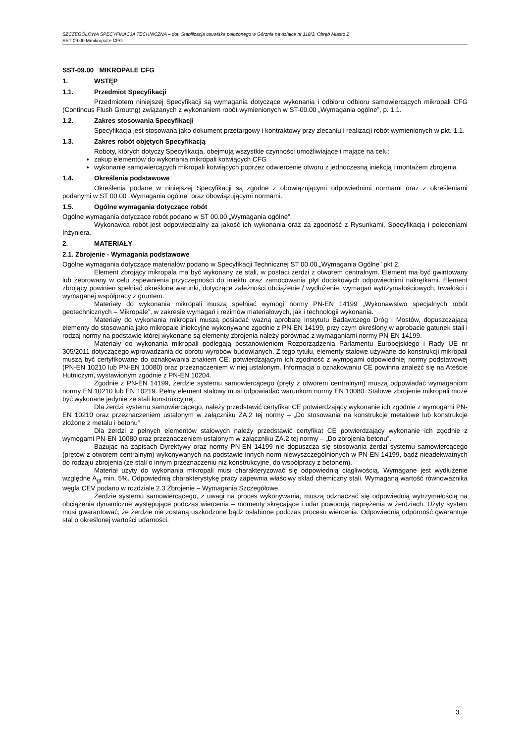SZCZEGÓŁOWA SPECYFIKACJA TECHNICZNA – dot. Stabilizacja osuwiska położonego w Górznie na działce nr 118/3, Obręb Miasto 2
SST 09.00 Mmikropal;e CFG
SST-09.00 MIKROPALE CFG
1. WSTĘP
1.1. Przedmiot Specyfikacji
Przedmiotem niniejszej Specyfikacji są wymagania dotyczące wykonania i odbioru odbioru samowiercących mikropali CFG (Continous Flush Groutng) związanych z wykonaniem robót wymienionych w ST-00.00 „Wymagania ogólne”, p. 1.1.
1.2. Zakres stosowania Specyfikacji
Specyfikacja jest stosowana jako dokument przetargowy i kontraktowy przy zlecaniu i realizacji robót wymienionych w pkt. 1.1.
1.3. Zakres robót objętych Specyfikacją
Roboty, których dotyczy Specyfikacja, obejmują wszystkie czynności umożliwiające i mające na celu:
zakup elementów do wykonania mikropali kotwiących CFG
wykonanie samowiercących mikropali kotwiących poprzez odwiercenie otworu z jednoczesną iniekcją i montażem zbrojenia
1.4. Określenia podstawowe
Określenia podane w niniejszej Specyfikacji są zgodne z obowiązującymi odpowiednimi normami oraz z określeniami podanymi w ST 00.00 „Wymagania ogólne” oraz obowiązującymi normami.
1.5. Ogólne wymagania dotyczące robót
Ogólne wymagania dotyczące robót podano w ST 00.00 „Wymagania ogólne”.
Wykonawca robót jest odpowiedzialny za jakość ich wykonania oraz za zgodność z Rysunkami, Specyfikacją i poleceniami Inżyniera.
2. MATERIAŁY
2.1. Zbrojenie - Wymagania podstawowe
Ogólne wymagania dotyczące materiałów podano w Specyfikacji Technicznej ST 00.00.„Wymagania Ogólne” pkt 2.
Element zbrojący mikropala ma być wykonany ze stali, w postaci żerdzi z otworem centralnym. Element ma być gwintowany lub żebrowany w celu zapewnienia przyczepności do iniektu oraz zamocowania płyt dociskowych odpowiednimi nakrętkami. Element zbrojący powinien spełniać określone warunki, dotyczące zależności obciążenie / wydłużenie, wymagań wytrzymałościowych, trwałości i wymaganej współpracy z gruntem.
Materiały do wykonania mikropali muszą spełniać wymogi normy PN-EN 14199 „Wykonawstwo specjalnych robót geotechnicznych – Mikropale”, w zakresie wymagań i reżimów materiałowych, jak i technologii wykonania.
Materiały do wykonania mikropali muszą posiadać ważną aprobatę Instytutu Badawczego Dróg i Mostów, dopuszczającą elementy do stosowania jako mikropale iniekcyjne wykonywane zgodnie z PN-EN 14199, przy czym określony w aprobacie gatunek stali i rodzaj normy na podstawie której wykonane są elementy zbrojenia należy porównać z wymaganiami normy PN-EN 14199.
Materiały do wykonania mikropali podlegają postanowieniom Rozporządzenia Parlamentu Europejskiego i Rady UE nr 305/2011 dotyczącego wprowadzania do obrotu wyrobów budowlanych. Z tego tytułu, elementy stalowe używane do konstrukcji mikropali muszą być certyfikowane do oznakowania znakiem CE, potwierdzającym ich zgodność z wymogami odpowiedniej normy podstawowej (PN-EN 10210 lub PN-EN 10080) oraz przeznaczeniem w niej ustalonym. Informacja o oznakowaniu CE powinna znaleźć się na Ateście Hutniczym, wystawionym zgodnie z PN-EN 10204.
Zgodnie z PN-EN 14199, żerdzie systemu samowiercącego (pręty z otworem centralnym) muszą odpowiadać wymaganiom normy EN 10210 lub EN 10219. Pełny element stalowy musi odpowiadać warunkom normy EN 10080. Stalowe zbrojenie mikropali może być wykonane jedynie ze stali konstrukcyjnej.
Dla żerdzi systemu samowiercącego, należy przedstawić certyfikat CE potwierdzający wykonanie ich zgodnie z wymogami PN-EN 10210 oraz przeznaczeniem ustalonym w załączniku ZA.2 tej normy – „Do stosowania na konstrukcje metalowe lub konstrukcje złożone z metalu i betonu”
Dla żerdzi z pełnych elementów stalowych należy przedstawić certyfikat CE potwierdzający wykonanie ich zgodnie z wymogami PN-EN 10080 oraz przeznaczeniem ustalonym w załączniku ZA.2 tej normy – „Do zbrojenia betonu”.
Bazując na zapisach Dyrektywy oraz normy PN-EN 14199 nie dopuszcza się stosowania żerdzi systemu samowiercącego (prętów z otworem centralnym) wykonywanych na podstawie innych norm niewyszczególnionych w PN-EN 14199, bądź nieadekwatnych do rodzaju zbrojenia (ze stali o innym przeznaczeniu niż konstrukcyjne, do współpracy z betonem).
Materiał użyty do wykonania mikropali musi charakteryzować się odpowiednią ciągliwością. Wymagane jest wydłużenie względne A<sub>gt</sub> min. 5%. Odpowiednią charakterystykę pracy zapewnia właściwy skład chemiczny stali. Wymaganą wartość równoważnika węgla CEV podano w rozdziale 2.3 Zbrojenie – Wymagania Szczegółowe.
Żerdzie systemu samowiercącego, z uwagi na proces wykonywania, muszą odznaczać się odpowiednią wytrzymałością na obciążenia dynamiczne występujące podczas wiercenia – momenty skręcające i udar powodują naprężenia w żerdziach. Użyty system musi gwarantować, że żerdzie nie zostaną uszkodzone bądź osłabione podczas procesu wiercenia. Odpowiednią odporność gwarantuje stal o określonej wartości udarności.
3